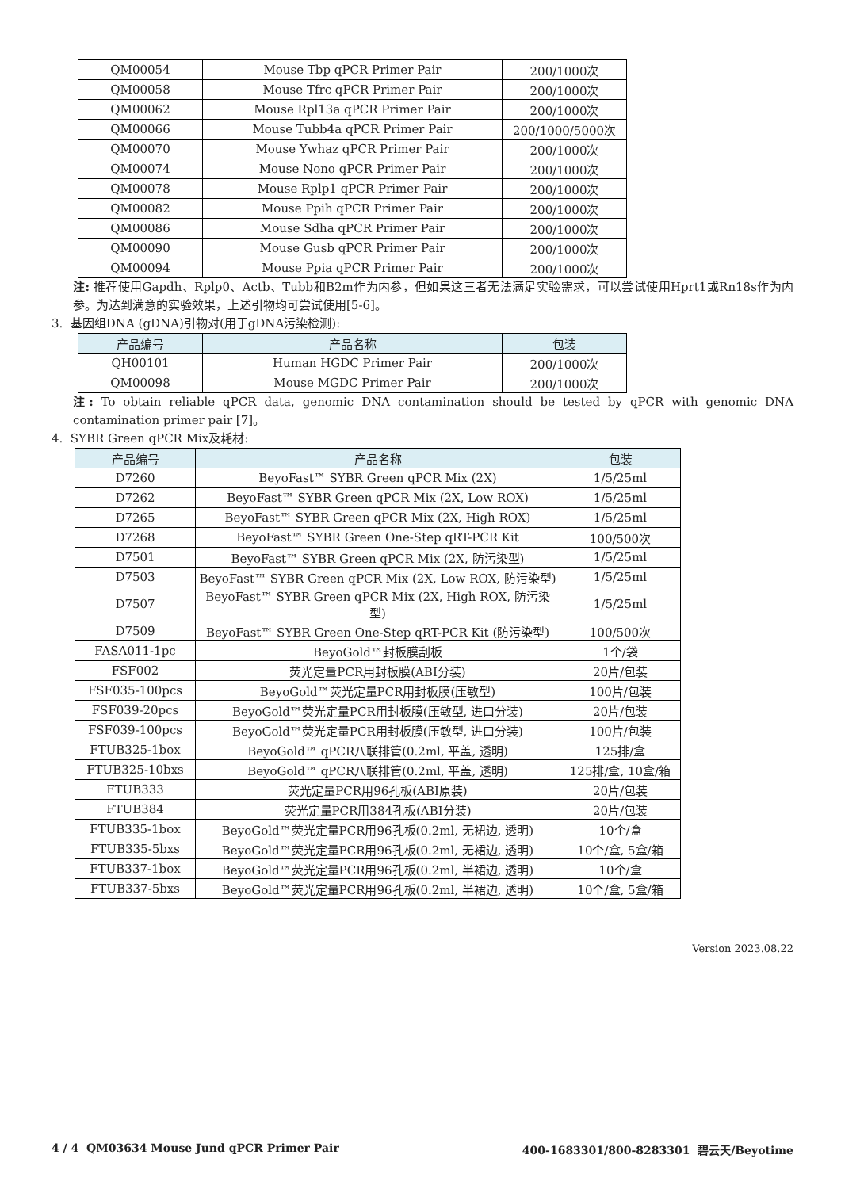| QM00054 | Mouse Tbp qPCR Primer Pair | 200/1000次 |
| QM00058 | Mouse Tfrc qPCR Primer Pair | 200/1000次 |
| QM00062 | Mouse Rpl13a qPCR Primer Pair | 200/1000次 |
| QM00066 | Mouse Tubb4a qPCR Primer Pair | 200/1000/5000次 |
| QM00070 | Mouse Ywhaz qPCR Primer Pair | 200/1000次 |
| QM00074 | Mouse Nono qPCR Primer Pair | 200/1000次 |
| QM00078 | Mouse Rplp1 qPCR Primer Pair | 200/1000次 |
| QM00082 | Mouse Ppih qPCR Primer Pair | 200/1000次 |
| QM00086 | Mouse Sdha qPCR Primer Pair | 200/1000次 |
| QM00090 | Mouse Gusb qPCR Primer Pair | 200/1000次 |
| QM00094 | Mouse Ppia qPCR Primer Pair | 200/1000次 |
注: 推荐使用Gapdh、Rplp0、Actb、Tubb和B2m作为内参，但如果这三者无法满足实验需求，可以尝试使用Hprt1或Rn18s作为内参。为达到满意的实验效果，上述引物均可尝试使用[5-6]。
3. 基因组DNA (gDNA)引物对(用于gDNA污染检测):
| 产品编号 | 产品名称 | 包装 |
| --- | --- | --- |
| QH00101 | Human HGDC Primer Pair | 200/1000次 |
| QM00098 | Mouse MGDC Primer Pair | 200/1000次 |
注: To obtain reliable qPCR data, genomic DNA contamination should be tested by qPCR with genomic DNA contamination primer pair [7]。
4. SYBR Green qPCR Mix及耗材:
| 产品编号 | 产品名称 | 包装 |
| --- | --- | --- |
| D7260 | BeyoFast™ SYBR Green qPCR Mix (2X) | 1/5/25ml |
| D7262 | BeyoFast™ SYBR Green qPCR Mix (2X, Low ROX) | 1/5/25ml |
| D7265 | BeyoFast™ SYBR Green qPCR Mix (2X, High ROX) | 1/5/25ml |
| D7268 | BeyoFast™ SYBR Green One-Step qRT-PCR Kit | 100/500次 |
| D7501 | BeyoFast™ SYBR Green qPCR Mix (2X, 防污染型) | 1/5/25ml |
| D7503 | BeyoFast™ SYBR Green qPCR Mix (2X, Low ROX, 防污染型) | 1/5/25ml |
| D7507 | BeyoFast™ SYBR Green qPCR Mix (2X, High ROX, 防污染型) | 1/5/25ml |
| D7509 | BeyoFast™ SYBR Green One-Step qRT-PCR Kit (防污染型) | 100/500次 |
| FASA011-1pc | BeyoGold™封板膜刮板 | 1个/袋 |
| FSF002 | 荧光定量PCR用封板膜(ABI分装) | 20片/包装 |
| FSF035-100pcs | BeyoGold™荧光定量PCR用封板膜(压敏型) | 100片/包装 |
| FSF039-20pcs | BeyoGold™荧光定量PCR用封板膜(压敏型, 进口分装) | 20片/包装 |
| FSF039-100pcs | BeyoGold™荧光定量PCR用封板膜(压敏型, 进口分装) | 100片/包装 |
| FTUB325-1box | BeyoGold™ qPCR八联排管(0.2ml, 平盖, 透明) | 125排/盒 |
| FTUB325-10bxs | BeyoGold™ qPCR八联排管(0.2ml, 平盖, 透明) | 125排/盒, 10盒/箱 |
| FTUB333 | 荧光定量PCR用96孔板(ABI原装) | 20片/包装 |
| FTUB384 | 荧光定量PCR用384孔板(ABI分装) | 20片/包装 |
| FTUB335-1box | BeyoGold™荧光定量PCR用96孔板(0.2ml, 无裙边, 透明) | 10个/盒 |
| FTUB335-5bxs | BeyoGold™荧光定量PCR用96孔板(0.2ml, 无裙边, 透明) | 10个/盒, 5盒/箱 |
| FTUB337-1box | BeyoGold™荧光定量PCR用96孔板(0.2ml, 半裙边, 透明) | 10个/盒 |
| FTUB337-5bxs | BeyoGold™荧光定量PCR用96孔板(0.2ml, 半裙边, 透明) | 10个/盒, 5盒/箱 |
Version 2023.08.22
4 / 4 QM03634 Mouse Jund qPCR Primer Pair 400-1683301/800-8283301 碧云天/Beyotime